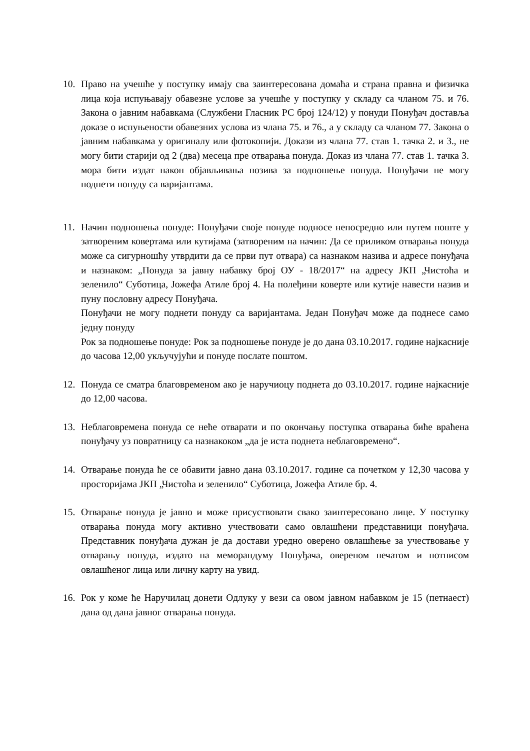10. Право на учешће у поступку имају сва заинтересована домаћа и страна правна и физичка лица која испуњавају обавезне услове за учешће у поступку у складу са чланом 75. и 76. Закона о јавним набавкама (Службени Гласник РС број 124/12) у понуди Понуђач доставља доказе о испуњености обавезних услова из члана 75. и 76., а у складу са чланом 77. Закона о јавним набавкама у оригиналу или фотокопији. Докази из члана 77. став 1. тачка 2. и 3., не могу бити старији од 2 (два) месеца пре отварања понуда. Доказ из члана 77. став 1. тачка 3. мора бити издат након објављивања позива за подношење понуда. Понуђачи не могу поднети понуду са варијантама.
11. Начин подношења понуде: Понуђачи своје понуде подносе непосредно или путем поште у затвореним ковертама или кутијама (затвореним на начин: Да се приликом отварања понуда може са сигурношћу утврдити да се први пут отвара) са назнаком назива и адресе понуђача и назнаком: „Понуда за јавну набавку број ОУ - 18/2017“ на адресу ЈКП „Чистоћа и зеленило“ Суботица, Јожефа Атиле број 4. На полеђини коверте или кутије навести назив и пуну пословну адресу Понуђача.
Понуђачи не могу поднети понуду са варијантама. Један Понуђач може да поднесе само једну понуду
Рок за подношење понуде: Рок за подношење понуде је до дана 03.10.2017. године најкасније до часова 12,00 укључујући и понуде послате поштом.
12. Понуда се сматра благовременом ако је наручиоцу поднета до 03.10.2017. године најкасније до 12,00 часова.
13. Неблаговремена понуда се неће отварати и по окончању поступка отварања биће враћена понуђачу уз повратницу са назнакоком „да је иста поднета неблаговремено“.
14. Отварање понуда ће се обавити јавно дана 03.10.2017. године са почетком у 12,30 часова у просторијама ЈКП „Чистоћа и зеленило“ Суботица, Јожефа Атиле бр. 4.
15. Отварање понуда је јавно и може присуствовати свако заинтересовано лице. У поступку отварања понуда могу активно учествовати само овлашћени представници понуђача. Представник понуђача дужан је да достави уредно оверено овлашћење за учествовање у отварању понуда, издато на меморандуму Понуђача, овереном печатом и потписом овлашћеног лица или личну карту на увид.
16. Рок у коме ће Наручилац донети Одлуку у вези са овом јавном набавком је 15 (петнаест) дана од дана јавног отварања понуда.